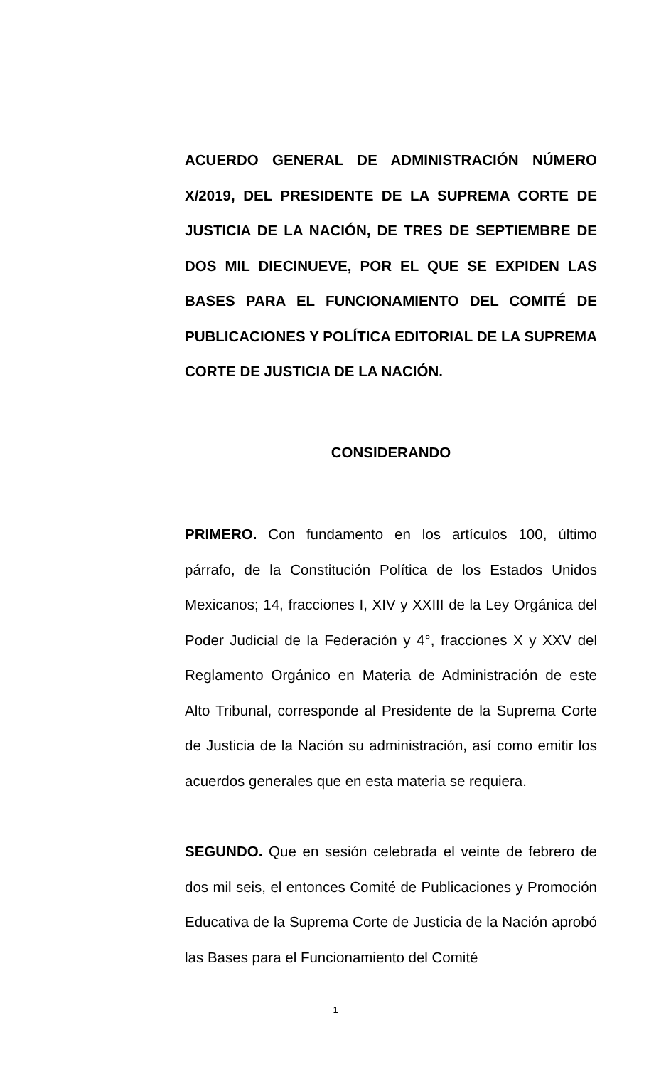ACUERDO GENERAL DE ADMINISTRACIÓN NÚMERO X/2019, DEL PRESIDENTE DE LA SUPREMA CORTE DE JUSTICIA DE LA NACIÓN, DE TRES DE SEPTIEMBRE DE DOS MIL DIECINUEVE, POR EL QUE SE EXPIDEN LAS BASES PARA EL FUNCIONAMIENTO DEL COMITÉ DE PUBLICACIONES Y POLÍTICA EDITORIAL DE LA SUPREMA CORTE DE JUSTICIA DE LA NACIÓN.
CONSIDERANDO
PRIMERO. Con fundamento en los artículos 100, último párrafo, de la Constitución Política de los Estados Unidos Mexicanos; 14, fracciones I, XIV y XXIII de la Ley Orgánica del Poder Judicial de la Federación y 4°, fracciones X y XXV del Reglamento Orgánico en Materia de Administración de este Alto Tribunal, corresponde al Presidente de la Suprema Corte de Justicia de la Nación su administración, así como emitir los acuerdos generales que en esta materia se requiera.
SEGUNDO. Que en sesión celebrada el veinte de febrero de dos mil seis, el entonces Comité de Publicaciones y Promoción Educativa de la Suprema Corte de Justicia de la Nación aprobó las Bases para el Funcionamiento del Comité
1